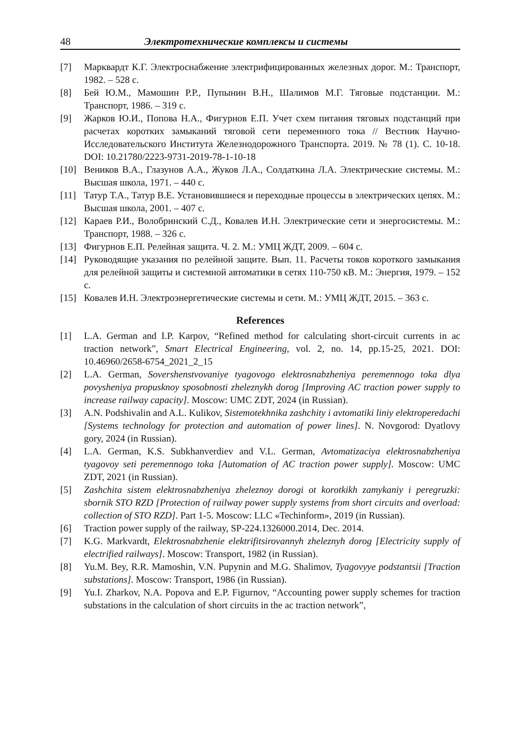48 Электротехнические комплексы и системы
[7] Марквардт К.Г. Электроснабжение электрифицированных железных дорог. М.: Транспорт, 1982. – 528 с.
[8] Бей Ю.М., Мамошин Р.Р., Пупынин В.Н., Шалимов М.Г. Тяговые подстанции. М.: Транспорт, 1986. – 319 с.
[9] Жарков Ю.И., Попова Н.А., Фигурнов Е.П. Учет схем питания тяговых подстанций при расчетах коротких замыканий тяговой сети переменного тока // Вестник Научно-Исследовательского Института Железнодорожного Транспорта. 2019. № 78 (1). С. 10-18. DOI: 10.21780/2223-9731-2019-78-1-10-18
[10] Веников В.А., Глазунов А.А., Жуков Л.А., Солдаткина Л.А. Электрические системы. М.: Высшая школа, 1971. – 440 с.
[11] Татур Т.А., Татур В.Е. Установившиеся и переходные процессы в электрических цепях. М.: Высшая школа, 2001. – 407 с.
[12] Караев Р.И., Волобринский С.Д., Ковалев И.Н. Электрические сети и энергосистемы. М.: Транспорт, 1988. – 326 с.
[13] Фигурнов Е.П. Релейная защита. Ч. 2. М.: УМЦ ЖДТ, 2009. – 604 с.
[14] Руководящие указания по релейной защите. Вып. 11. Расчеты токов короткого замыкания для релейной защиты и системной автоматики в сетях 110-750 кВ. М.: Энергия, 1979. – 152 с.
[15] Ковалев И.Н. Электроэнергетические системы и сети. М.: УМЦ ЖДТ, 2015. – 363 с.
References
[1] L.A. German and I.P. Karpov, “Refined method for calculating short-circuit currents in ac traction network”, Smart Electrical Engineering, vol. 2, no. 14, pp.15-25, 2021. DOI: 10.46960/2658-6754_2021_2_15
[2] L.A. German, Sovershenstvovaniye tyagovogo elektrosnabzheniya peremennogo toka dlya povysheniya propusknoy sposobnosti zheleznykh dorog [Improving AC traction power supply to increase railway capacity]. Moscow: UMC ZDT, 2024 (in Russian).
[3] A.N. Podshivalin and A.L. Kulikov, Sistemotekhnika zashchity i avtomatiki liniy elektroperedachi [Systems technology for protection and automation of power lines]. N. Novgorod: Dyatlovy gory, 2024 (in Russian).
[4] L.A. German, K.S. Subkhanverdiev and V.L. German, Avtomatizaciya elektrosnabzheniya tyagovoy seti peremennogo toka [Automation of AC traction power supply]. Moscow: UMC ZDT, 2021 (in Russian).
[5] Zashchita sistem elektrosnabzheniya zheleznoy dorogi ot korotkikh zamykaniy i peregruzki: sbornik STO RZD [Protection of railway power supply systems from short circuits and overload: collection of STO RZD]. Part 1-5. Moscow: LLC «Techinform», 2019 (in Russian).
[6] Traction power supply of the railway, SP-224.1326000.2014, Dec. 2014.
[7] K.G. Markvardt, Elektrosnabzhenie elektrifitsirovannyh zheleznyh dorog [Electricity supply of electrified railways]. Moscow: Transport, 1982 (in Russian).
[8] Yu.M. Bey, R.R. Mamoshin, V.N. Pupynin and M.G. Shalimov, Tyagovyye podstantsii [Traction substations]. Moscow: Transport, 1986 (in Russian).
[9] Yu.I. Zharkov, N.A. Popova and E.P. Figurnov, “Accounting power supply schemes for traction substations in the calculation of short circuits in the ac traction network”,